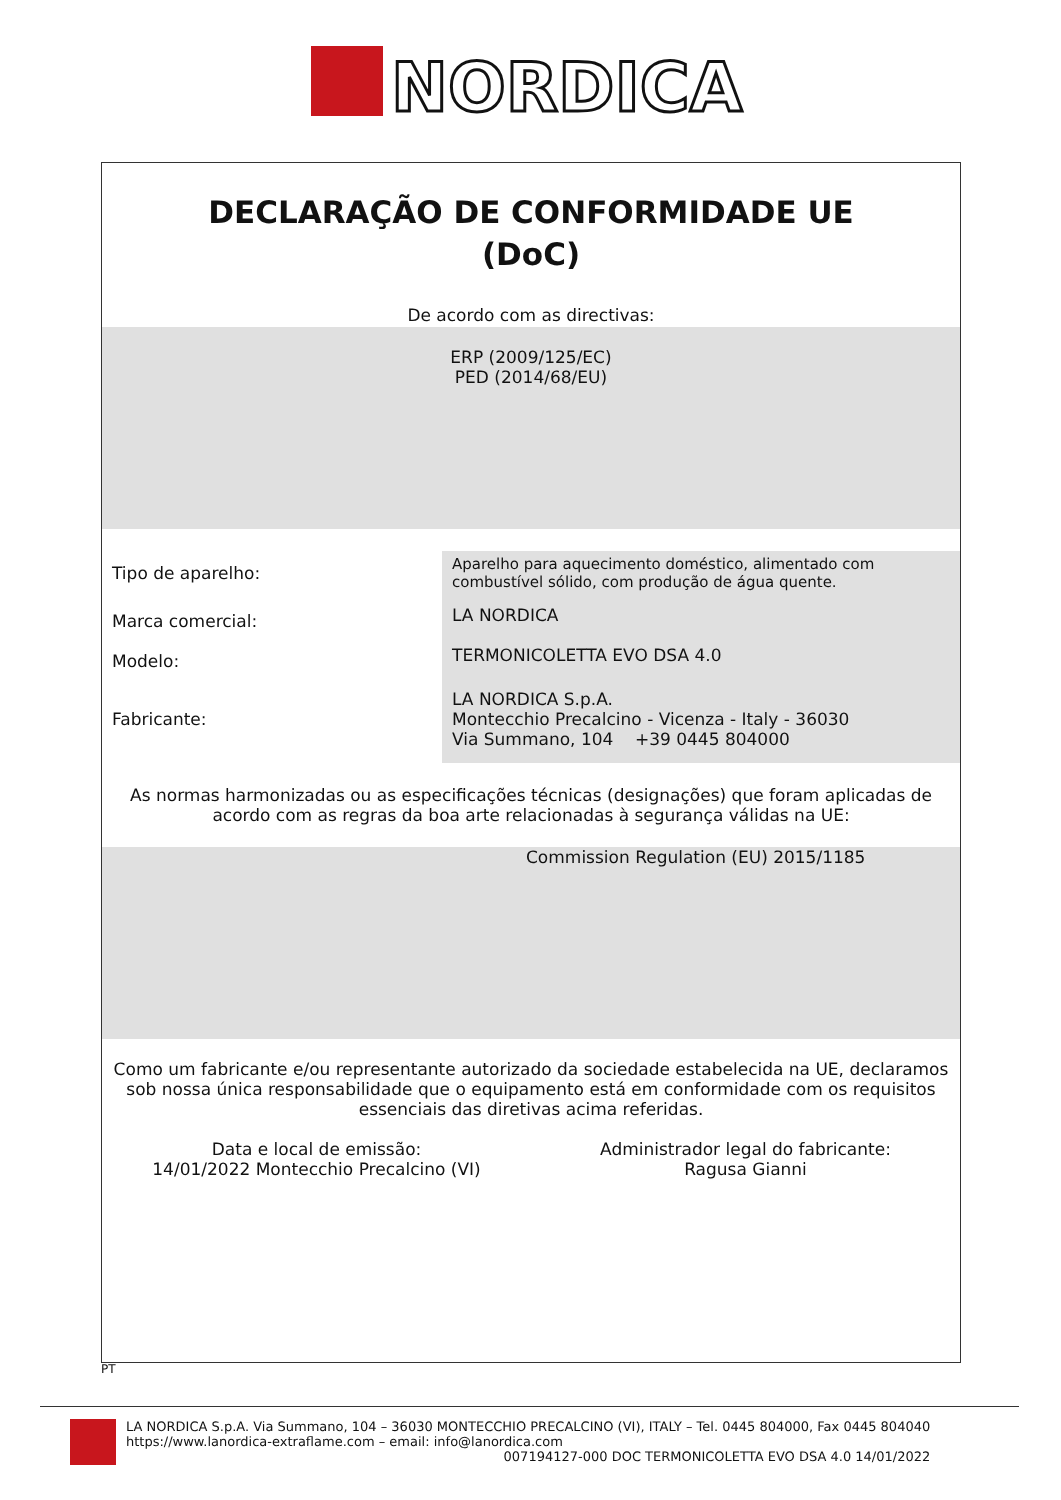NORDICA
DECLARAÇÃO DE CONFORMIDADE UE
(DoC)
De acordo com as directivas:
ERP (2009/125/EC)
PED (2014/68/EU)
| Tipo de aparelho: | Aparelho para aquecimento doméstico, alimentado com combustível sólido, com produção de água quente. |
| Marca comercial: | LA NORDICA |
| Modelo: | TERMONICOLETTA EVO DSA 4.0 |
| Fabricante: | LA NORDICA S.p.A. Montecchio Precalcino - Vicenza - Italy - 36030 Via Summano, 104 +39 0445 804000 |
As normas harmonizadas ou as especificações técnicas (designações) que foram aplicadas de acordo com as regras da boa arte relacionadas à segurança válidas na UE:
Commission Regulation (EU) 2015/1185
Como um fabricante e/ou representante autorizado da sociedade estabelecida na UE, declaramos sob nossa única responsabilidade que o equipamento está em conformidade com os requisitos essenciais das diretivas acima referidas.
Data e local de emissão:
14/01/2022 Montecchio Precalcino (VI)
Administrador legal do fabricante:
Ragusa Gianni
PT
LA NORDICA S.p.A. Via Summano, 104 – 36030 MONTECCHIO PRECALCINO (VI), ITALY – Tel. 0445 804000, Fax 0445 804040
https://www.lanordica-extraflame.com – email: info@lanordica.com
007194127-000 DOC TERMONICOLETTA EVO DSA 4.0 14/01/2022